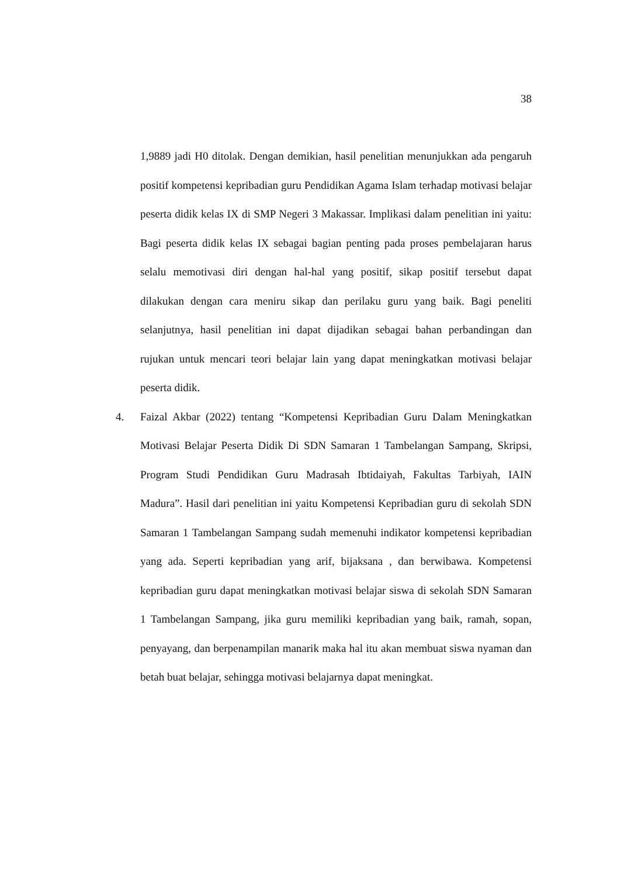38
1,9889 jadi H0 ditolak. Dengan demikian, hasil penelitian menunjukkan ada pengaruh positif kompetensi kepribadian guru Pendidikan Agama Islam terhadap motivasi belajar peserta didik kelas IX di SMP Negeri 3 Makassar. Implikasi dalam penelitian ini yaitu: Bagi peserta didik kelas IX sebagai bagian penting pada proses pembelajaran harus selalu memotivasi diri dengan hal-hal yang positif, sikap positif tersebut dapat dilakukan dengan cara meniru sikap dan perilaku guru yang baik. Bagi peneliti selanjutnya, hasil penelitian ini dapat dijadikan sebagai bahan perbandingan dan rujukan untuk mencari teori belajar lain yang dapat meningkatkan motivasi belajar peserta didik.
4. Faizal Akbar (2022) tentang “Kompetensi Kepribadian Guru Dalam Meningkatkan Motivasi Belajar Peserta Didik Di SDN Samaran 1 Tambelangan Sampang, Skripsi, Program Studi Pendidikan Guru Madrasah Ibtidaiyah, Fakultas Tarbiyah, IAIN Madura”. Hasil dari penelitian ini yaitu Kompetensi Kepribadian guru di sekolah SDN Samaran 1 Tambelangan Sampang sudah memenuhi indikator kompetensi kepribadian yang ada. Seperti kepribadian yang arif, bijaksana , dan berwibawa. Kompetensi kepribadian guru dapat meningkatkan motivasi belajar siswa di sekolah SDN Samaran 1 Tambelangan Sampang, jika guru memiliki kepribadian yang baik, ramah, sopan, penyayang, dan berpenampilan manarik maka hal itu akan membuat siswa nyaman dan betah buat belajar, sehingga motivasi belajarnya dapat meningkat.